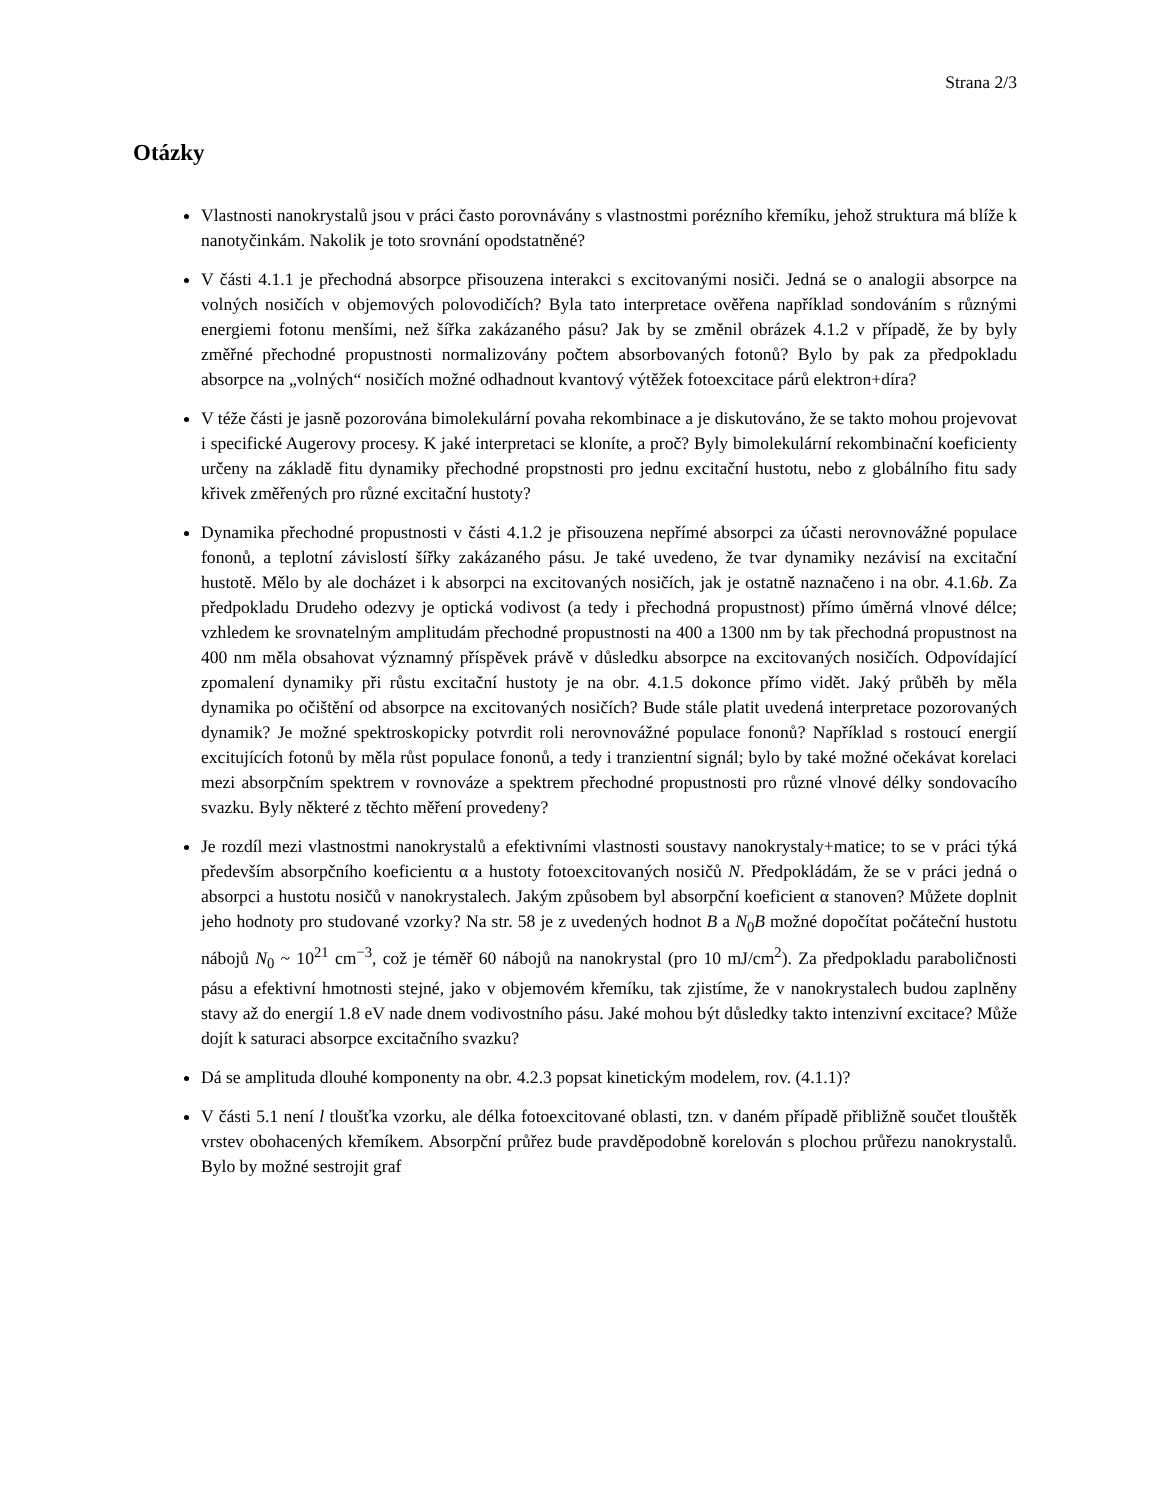Strana 2/3
Otázky
Vlastnosti nanokrystalů jsou v práci často porovnávány s vlastnostmi porézního křemíku, jehož struktura má blíže k nanotyčinkám. Nakolik je toto srovnání opodstatněné?
V části 4.1.1 je přechodná absorpce přisouzena interakci s excitovanými nosiči. Jedná se o analogii absorpce na volných nosičích v objemových polovodičích? Byla tato interpretace ověřena například sondováním s různými energiemi fotonu menšími, než šířka zakázaného pásu? Jak by se změnil obrázek 4.1.2 v případě, že by byly změřné přechodné propustnosti normalizovány počtem absorbovaných fotonů? Bylo by pak za předpokladu absorpce na „volných“ nosičích možné odhadnout kvantový výtěžek fotoexcitace párů elektron+díra?
V téže části je jasně pozorována bimolekulární povaha rekombinace a je diskutováno, že se takto mohou projevovat i specifické Augerovy procesy. K jaké interpretaci se kloníte, a proč? Byly bimolekulární rekombinační koeficienty určeny na základě fitu dynamiky přechodné propstnosti pro jednu excitační hustotu, nebo z globálního fitu sady křivek změřených pro různé excitační hustoty?
Dynamika přechodné propustnosti v části 4.1.2 je přisouzena nepřímé absorpci za účasti nerovnovážné populace fononů, a teplotní závislostí šířky zakázaného pásu. Je také uvedeno, že tvar dynamiky nezávisí na excitační hustotě. Mělo by ale docházet i k absorpci na excitovaných nosičích, jak je ostatně naznačeno i na obr. 4.1.6b. Za předpokladu Drudeho odezvy je optická vodivost (a tedy i přechodná propustnost) přímo úměrná vlnové délce; vzhledem ke srovnatelným amplitudám přechodné propustnosti na 400 a 1300 nm by tak přechodná propustnost na 400 nm měla obsahovat významný příspěvek právě v důsledku absorpce na excitovaných nosičích. Odpovídající zpomalení dynamiky při růstu excitační hustoty je na obr. 4.1.5 dokonce přímo vidět. Jaký průběh by měla dynamika po očištění od absorpce na excitovaných nosičích? Bude stále platit uvedená interpretace pozorovaných dynamik? Je možné spektroskopicky potvrdit roli nerovnovážné populace fononů? Například s rostoucí energií excitujících fotonů by měla růst populace fononů, a tedy i tranzientní signál; bylo by také možné očekávat korelaci mezi absorpčním spektrem v rovnováze a spektrem přechodné propustnosti pro různé vlnové délky sondovacího svazku. Byly některé z těchto měření provedeny?
Je rozdíl mezi vlastnostmi nanokrystalů a efektivními vlastnosti soustavy nanokrystaly+matice; to se v práci týká především absorpčního koeficientu α a hustoty fotoexcitovaných nosičů N. Předpokládám, že se v práci jedná o absorpci a hustotu nosičů v nanokrystalech. Jakým způsobem byl absorpční koeficient α stanoven? Můžete doplnit jeho hodnoty pro studované vzorky? Na str. 58 je z uvedených hodnot B a N<sub>0</sub>B možné dopočítat počáteční hustotu nábojů N<sub>0</sub> ~ 10<sup>21</sup> cm<sup>−3</sup>, což je téměř 60 nábojů na nanokrystal (pro 10 mJ/cm<sup>2</sup>). Za předpokladu paraboličnosti pásu a efektivní hmotnosti stejné, jako v objemovém křemíku, tak zjistíme, že v nanokrystalech budou zaplněny stavy až do energií 1.8 eV nade dnem vodivostního pásu. Jaké mohou být důsledky takto intenzivní excitace? Může dojít k saturaci absorpce excitačního svazku?
Dá se amplituda dlouhé komponenty na obr. 4.2.3 popsat kinetickým modelem, rov. (4.1.1)?
V části 5.1 není l tloušťka vzorku, ale délka fotoexcitované oblasti, tzn. v daném případě přibližně součet tlouštěk vrstev obohacených křemíkem. Absorpční průřez bude pravděpodobně korelován s plochou průřezu nanokrystalů. Bylo by možné sestrojit graf